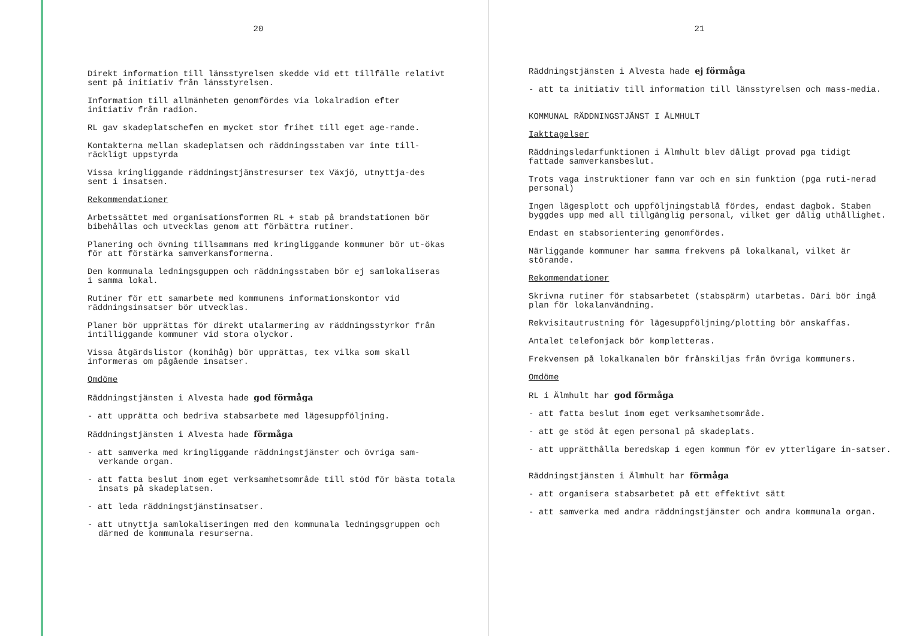20
Direkt information till länsstyrelsen skedde vid ett tillfälle relativt sent på initiativ från länsstyrelsen.
Information till allmänheten genomfördes via lokalradion efter initiativ från radion.
RL gav skadeplatschefen en mycket stor frihet till eget age-rande.
Kontakterna mellan skadeplatsen och räddningsstaben var inte till-räckligt uppstyrda
Vissa kringliggande räddningstjänstresurser tex Växjö, utnyttja-des sent i insatsen.
Rekommendationer
Arbetssättet med organisationsformen RL + stab på brandstationen bör bibehållas och utvecklas genom att förbättra rutiner.
Planering och övning tillsammans med kringliggande kommuner bör ut-ökas för att förstärka samverkansformerna.
Den kommunala ledningsguppen och räddningsstaben bör ej samlokaliseras i samma lokal.
Rutiner för ett samarbete med kommunens informationskontor vid räddningsinsatser bör utvecklas.
Planer bör upprättas för direkt utalarmering av räddningsstyrkor från intilliggande kommuner vid stora olyckor.
Vissa åtgärdslistor (komihåg) bör upprättas, tex vilka som skall informeras om pågående insatser.
Omdöme
Räddningstjänsten i Alvesta hade god förmåga
- att upprätta och bedriva stabsarbete med lägesuppföljning.
Räddningstjänsten i Alvesta hade förmåga
- att samverka med kringliggande räddningstjänster och övriga sam-verkande organ.
- att fatta beslut inom eget verksamhetsområde till stöd för bästa totala insats på skadeplatsen.
- att leda räddningstjänstinsatser.
- att utnyttja samlokaliseringen med den kommunala ledningsgruppen och därmed de kommunala resurserna.
21
Räddningstjänsten i Alvesta hade ej förmåga
- att ta initiativ till information till länsstyrelsen och mass-media.
KOMMUNAL RÄDDNINGSTJÄNST I ÄLMHULT
Iakttagelser
Räddningsledarfunktionen i Älmhult blev dåligt provad pga tidigt fattade samverkansbeslut.
Trots vaga instruktioner fann var och en sin funktion (pga ruti-nerad personal)
Ingen lägesplott och uppföljningstablå fördes, endast dagbok. Staben byggdes upp med all tillgänglig personal, vilket ger dålig uthållighet.
Endast en stabsorientering genomfördes.
Närliggande kommuner har samma frekvens på lokalkanal, vilket är störande.
Rekommendationer
Skrivna rutiner för stabsarbetet (stabspärm) utarbetas. Däri bör ingå plan för lokalanvändning.
Rekvisitautrustning för lägesuppföljning/plotting bör anskaffas.
Antalet telefonjack bör kompletteras.
Frekvensen på lokalkanalen bör frånskiljas från övriga kommuners.
Omdöme
RL i Älmhult har god förmåga
- att fatta beslut inom eget verksamhetsområde.
- att ge stöd åt egen personal på skadeplats.
- att upprätthålla beredskap i egen kommun för ev ytterligare in-satser.
Räddningstjänsten i Älmhult har förmåga
- att organisera stabsarbetet på ett effektivt sätt
- att samverka med andra räddningstjänster och andra kommunala organ.